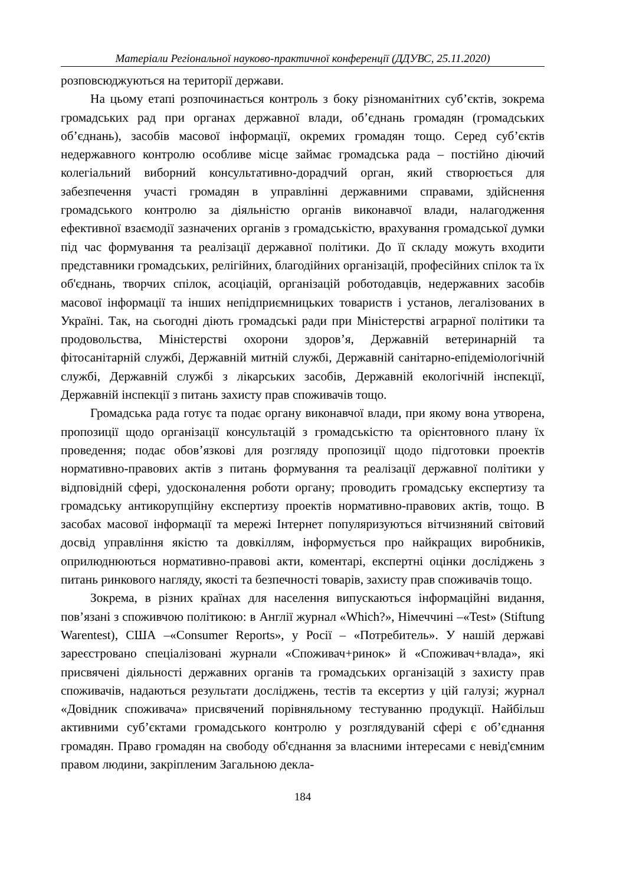Матеріали Регіональної науково-практичної конференції (ДДУВС, 25.11.2020)
розповсюджуються на території держави.
На цьому етапі розпочинається контроль з боку різноманітних суб’єктів, зокрема громадських рад при органах державної влади, об’єднань громадян (громадських об’єднань), засобів масової інформації, окремих громадян тощо. Серед суб’єктів недержавного контролю особливе місце займає громадська рада – постійно діючий колегіальний виборний консультативно-дорадчий орган, який створюється для забезпечення участі громадян в управлінні державними справами, здійснення громадського контролю за діяльністю органів виконавчої влади, налагодження ефективної взаємодії зазначених органів з громадськістю, врахування громадської думки під час формування та реалізації державної політики. До її складу можуть входити представники громадських, релігійних, благодійних організацій, професійних спілок та їх об'єднань, творчих спілок, асоціацій, організацій роботодавців, недержавних засобів масової інформації та інших непідприємницьких товариств і установ, легалізованих в Україні. Так, на сьогодні діють громадські ради при Міністерстві аграрної політики та продовольства, Міністерстві охорони здоров’я, Державній ветеринарній та фітосанітарній службі, Державній митній службі, Державній санітарно-епідеміологічній службі, Державній службі з лікарських засобів, Державній екологічній інспекції, Державній інспекції з питань захисту прав споживачів тощо.
Громадська рада готує та подає органу виконавчої влади, при якому вона утворена, пропозиції щодо організації консультацій з громадськістю та орієнтовного плану їх проведення; подає обов’язкові для розгляду пропозиції щодо підготовки проектів нормативно-правових актів з питань формування та реалізації державної політики у відповідній сфері, удосконалення роботи органу; проводить громадську експертизу та громадську антикорупційну експертизу проектів нормативно-правових актів, тощо. В засобах масової інформації та мережі Інтернет популяризуються вітчизняний світовий досвід управління якістю та довкіллям, інформується про найкращих виробників, оприлюднюються нормативно-правові акти, коментарі, експертні оцінки досліджень з питань ринкового нагляду, якості та безпечності товарів, захисту прав споживачів тощо.
Зокрема, в різних країнах для населення випускаються інформаційні видання, пов’язані з споживчою політикою: в Англії журнал «Which?», Німеччині –«Test» (Stiftung Warentest), США –«Consumer Reports», у Росії – «Потребитель». У нашій державі зареєстровано спеціалізовані журнали «Споживач+ринок» й «Споживач+влада», які присвячені діяльності державних органів та громадських організацій з захисту прав споживачів, надаються результати досліджень, тестів та ексертиз у цій галузі; журнал «Довідник споживача» присвячений порівняльному тестуванню продукції. Найбільш активними суб’єктами громадського контролю у розглядуваній сфері є об’єднання громадян. Право громадян на свободу об'єднання за власними інтересами є невід'ємним правом людини, закріпленим Загальною декла-
184